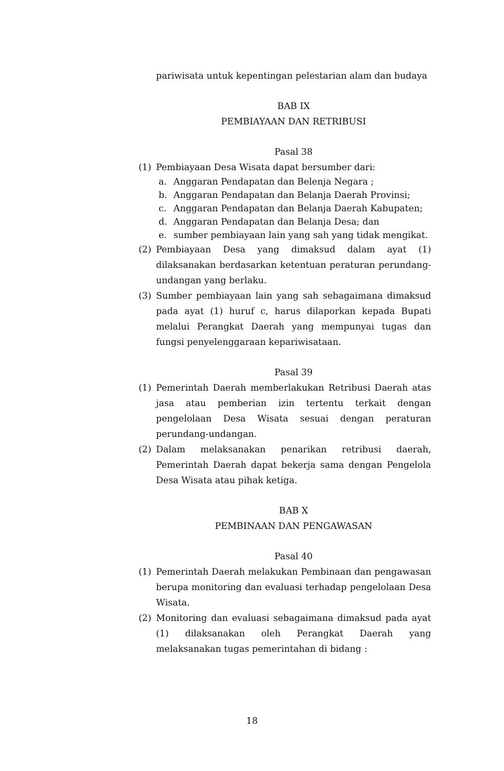pariwisata untuk kepentingan pelestarian alam dan budaya
BAB IX
PEMBIAYAAN DAN RETRIBUSI
Pasal 38
(1) Pembiayaan Desa Wisata dapat bersumber dari:
a. Anggaran Pendapatan dan Belenja Negara ;
b. Anggaran Pendapatan dan Belanja Daerah Provinsi;
c. Anggaran Pendapatan dan Belanja Daerah Kabupaten;
d. Anggaran Pendapatan dan Belanja Desa; dan
e. sumber pembiayaan lain yang sah yang tidak mengikat.
(2) Pembiayaan Desa yang dimaksud dalam ayat (1) dilaksanakan berdasarkan ketentuan peraturan perundang-undangan yang berlaku.
(3) Sumber pembiayaan lain yang sah sebagaimana dimaksud pada ayat (1) huruf c, harus dilaporkan kepada Bupati melalui Perangkat Daerah yang mempunyai tugas dan fungsi penyelenggaraan kepariwisataan.
Pasal 39
(1) Pemerintah Daerah memberlakukan Retribusi Daerah atas jasa atau pemberian izin tertentu terkait dengan pengelolaan Desa Wisata sesuai dengan peraturan perundang-undangan.
(2) Dalam melaksanakan penarikan retribusi daerah, Pemerintah Daerah dapat bekerja sama dengan Pengelola Desa Wisata atau pihak ketiga.
BAB X
PEMBINAAN DAN PENGAWASAN
Pasal 40
(1) Pemerintah Daerah melakukan Pembinaan dan pengawasan berupa monitoring dan evaluasi terhadap pengelolaan Desa Wisata.
(2) Monitoring dan evaluasi sebagaimana dimaksud pada ayat (1) dilaksanakan oleh Perangkat Daerah yang melaksanakan tugas pemerintahan di bidang :
18